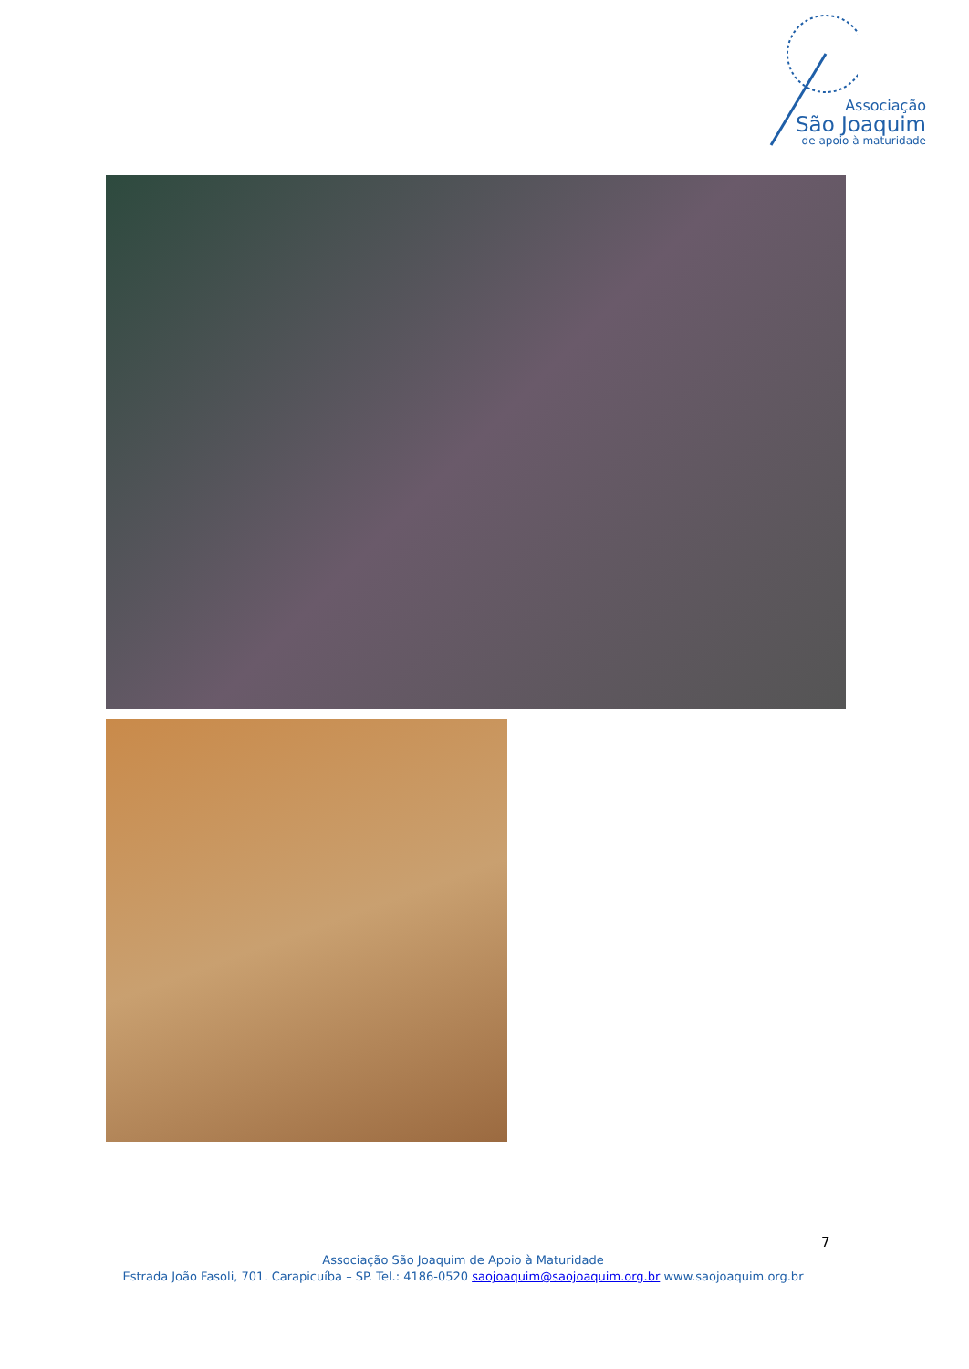Associação
São Joaquim
de apoio à maturidade
7
Associação São Joaquim de Apoio à Maturidade
Estrada João Fasoli, 701. Carapicuíba – SP. Tel.: 4186-0520 saojoaquim@saojoaquim.org.br www.saojoaquim.org.br